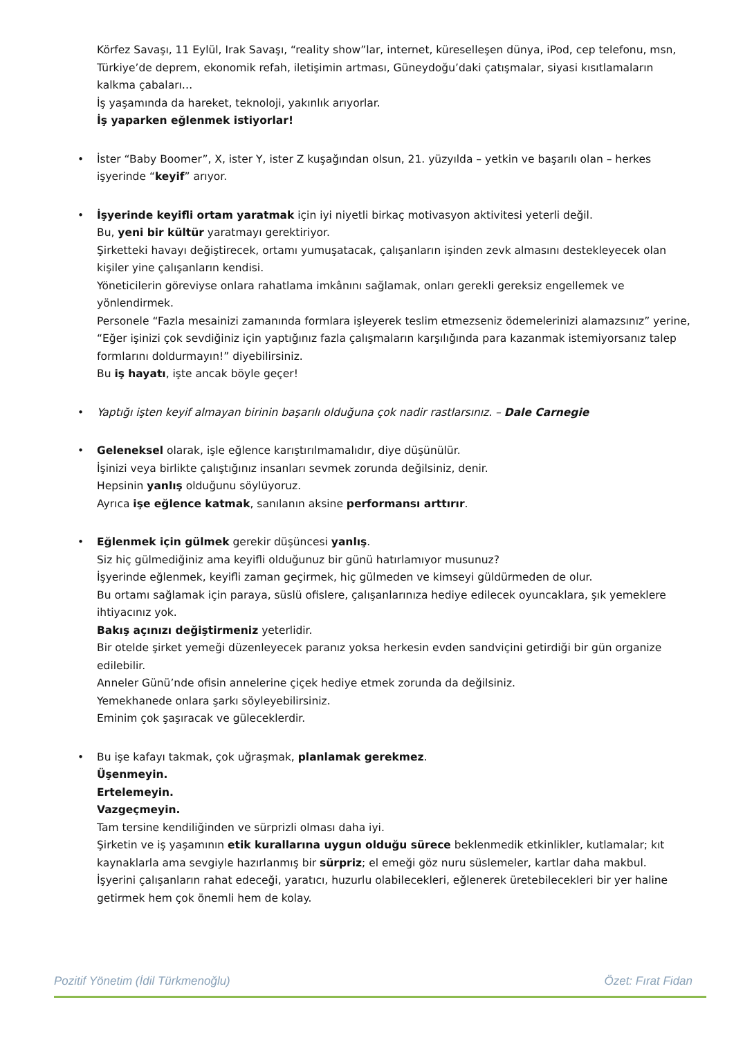Körfez Savaşı, 11 Eylül, Irak Savaşı, “reality show”lar, internet, küreselleşen dünya, iPod, cep telefonu, msn, Türkiye’de deprem, ekonomik refah, iletişimin artması, Güneydoğu’daki çatışmalar, siyasi kısıtlamaların kalkma çabaları…
İş yaşamında da hareket, teknoloji, yakınlık arıyorlar.
İş yaparken eğlenmek istiyorlar!
• İster “Baby Boomer”, X, ister Y, ister Z kuşağından olsun, 21. yüzyılda – yetkin ve başarılı olan – herkes işyerinde “keyif” arıyor.
• İşyerinde keyifli ortam yaratmak için iyi niyetli birkaç motivasyon aktivitesi yeterli değil.
Bu, yeni bir kültür yaratmayı gerektiriyor.
Şirketteki havayı değiştirecek, ortamı yumuşatacak, çalışanların işinden zevk almasını destekleyecek olan kişiler yine çalışanların kendisi.
Yöneticilerin göreviyse onlara rahatlama imkânını sağlamak, onları gerekli gereksiz engellemek ve yönlendirmek.
Personele “Fazla mesainizi zamanında formlara işleyerek teslim etmezseniz ödemelerinizi alamazsınız” yerine, “Eğer işinizi çok sevdiğiniz için yaptığınız fazla çalışmaların karşılığında para kazanmak istemiyorsanız talep formlarını doldurmayın!” diyebilirsiniz.
Bu iş hayatı, işte ancak böyle geçer!
• Yaptığı işten keyif almayan birinin başarılı olduğuna çok nadir rastlarsınız. – Dale Carnegie
• Geleneksel olarak, işle eğlence karıştırılmamalıdır, diye düşünülür.
İşinizi veya birlikte çalıştığınız insanları sevmek zorunda değilsiniz, denir.
Hepsinin yanlış olduğunu söylüyoruz.
Ayrıca işe eğlence katmak, sanılanın aksine performansı arttırır.
• Eğlenmek için gülmek gerekir düşüncesi yanlış.
Siz hiç gülmediğiniz ama keyifli olduğunuz bir günü hatırlamıyor musunuz?
İşyerinde eğlenmek, keyifli zaman geçirmek, hiç gülmeden ve kimseyi güldürmeden de olur.
Bu ortamı sağlamak için paraya, süslü ofislere, çalışanlarınıza hediye edilecek oyuncaklara, şık yemeklere ihtiyacınız yok.
Bakış açınızı değiştirmeniz yeterlidir.
Bir otelde şirket yemeği düzenleyecek paranız yoksa herkesin evden sandviçini getirdiği bir gün organize edilebilir.
Anneler Günü’nde ofisin annelerine çiçek hediye etmek zorunda da değilsiniz.
Yemekhanede onlara şarkı söyleyebilirsiniz.
Eminim çok şaşıracak ve güleceklerdir.
• Bu işe kafayı takmak, çok uğraşmak, planlamak gerekmez.
Üşenmeyin.
Ertelemeyin.
Vazgeçmeyin.
Tam tersine kendiliğinden ve sürprizli olması daha iyi.
Şirketin ve iş yaşamının etik kurallarına uygun olduğu sürece beklenmedik etkinlikler, kutlamalar; kıt kaynaklarla ama sevgiyle hazırlanmış bir sürpriz; el emeği göz nuru süslemeler, kartlar daha makbul.
İşyerini çalışanların rahat edeceği, yaratıcı, huzurlu olabilecekleri, eğlenerek üretebilecekleri bir yer haline getirmek hem çok önemli hem de kolay.
Pozitif Yönetim (İdil Türkmenoğlu) Özet: Fırat Fidan